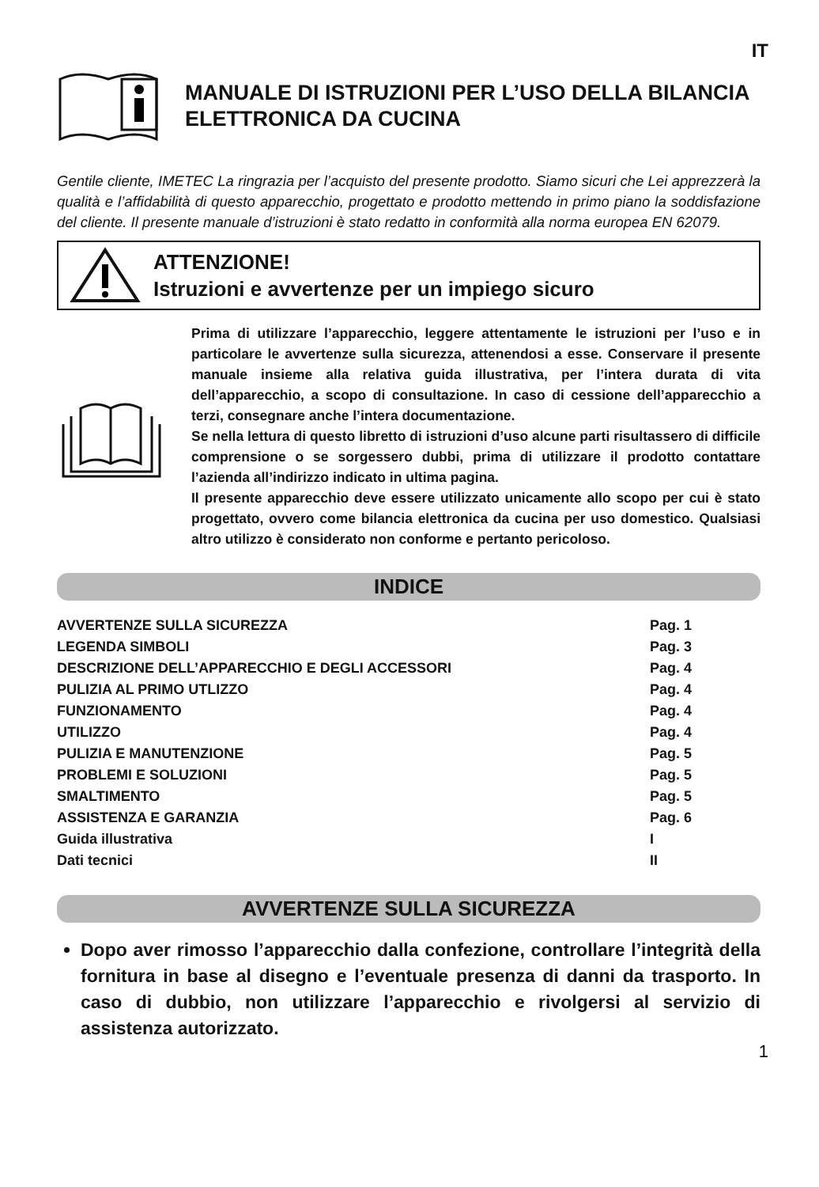IT
MANUALE DI ISTRUZIONI PER L’USO DELLA BILANCIA ELETTRONICA DA CUCINA
Gentile cliente, IMETEC La ringrazia per l’acquisto del presente prodotto. Siamo sicuri che Lei apprezzerà la qualità e l’affidabilità di questo apparecchio, progettato e prodotto mettendo in primo piano la soddisfazione del cliente. Il presente manuale d’istruzioni è stato redatto in conformità alla norma europea EN 62079.
ATTENZIONE!
Istruzioni e avvertenze per un impiego sicuro
Prima di utilizzare l’apparecchio, leggere attentamente le istruzioni per l’uso e in particolare le avvertenze sulla sicurezza, attenendosi a esse. Conservare il presente manuale insieme alla relativa guida illustrativa, per l’intera durata di vita dell’apparecchio, a scopo di consultazione. In caso di cessione dell’apparecchio a terzi, consegnare anche l’intera documentazione.
Se nella lettura di questo libretto di istruzioni d’uso alcune parti risultassero di difficile comprensione o se sorgessero dubbi, prima di utilizzare il prodotto contattare l’azienda all’indirizzo indicato in ultima pagina.
Il presente apparecchio deve essere utilizzato unicamente allo scopo per cui è stato progettato, ovvero come bilancia elettronica da cucina per uso domestico. Qualsiasi altro utilizzo è considerato non conforme e pertanto pericoloso.
INDICE
| AVVERTENZE SULLA SICUREZZA | Pag. 1 |
| LEGENDA SIMBOLI | Pag. 3 |
| DESCRIZIONE DELL’APPARECCHIO E DEGLI ACCESSORI | Pag. 4 |
| PULIZIA AL PRIMO UTLIZZO | Pag. 4 |
| FUNZIONAMENTO | Pag. 4 |
| UTILIZZO | Pag. 4 |
| PULIZIA E MANUTENZIONE | Pag. 5 |
| PROBLEMI E SOLUZIONI | Pag. 5 |
| SMALTIMENTO | Pag. 5 |
| ASSISTENZA E GARANZIA | Pag. 6 |
| Guida illustrativa | I |
| Dati tecnici | II |
AVVERTENZE SULLA SICUREZZA
Dopo aver rimosso l’apparecchio dalla confezione, controllare l’integrità della fornitura in base al disegno e l’eventuale presenza di danni da trasporto. In caso di dubbio, non utilizzare l’apparecchio e rivolgersi al servizio di assistenza autorizzato.
1